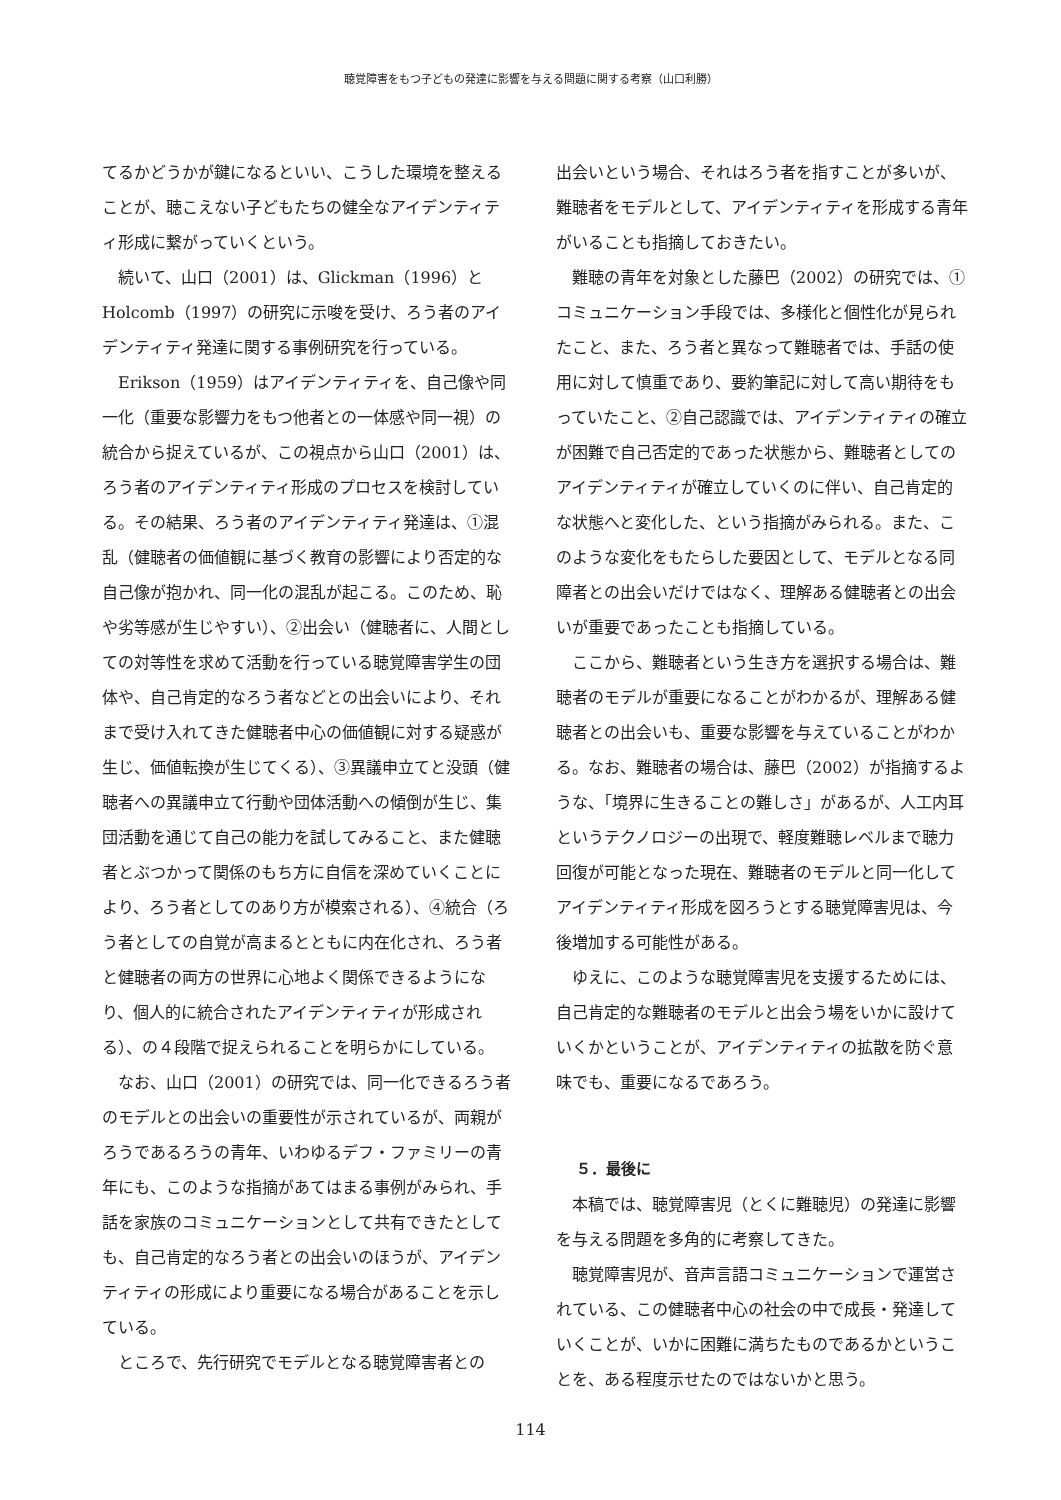聴覚障害をもつ子どもの発達に影響を与える問題に関する考察（山口利勝）
てるかどうかが鍵になるといい、こうした環境を整えることが、聴こえない子どもたちの健全なアイデンティティ形成に繋がっていくという。
続いて、山口（2001）は、Glickman（1996）とHolcomb（1997）の研究に示唆を受け、ろう者のアイデンティティ発達に関する事例研究を行っている。
Erikson（1959）はアイデンティティを、自己像や同一化（重要な影響力をもつ他者との一体感や同一視）の統合から捉えているが、この視点から山口（2001）は、ろう者のアイデンティティ形成のプロセスを検討している。その結果、ろう者のアイデンティティ発達は、①混乱（健聴者の価値観に基づく教育の影響により否定的な自己像が抱かれ、同一化の混乱が起こる。このため、恥や劣等感が生じやすい）、②出会い（健聴者に、人間としての対等性を求めて活動を行っている聴覚障害学生の団体や、自己肯定的なろう者などとの出会いにより、それまで受け入れてきた健聴者中心の価値観に対する疑惑が生じ、価値転換が生じてくる）、③異議申立てと没頭（健聴者への異議申立て行動や団体活動への傾倒が生じ、集団活動を通じて自己の能力を試してみること、また健聴者とぶつかって関係のもち方に自信を深めていくことにより、ろう者としてのあり方が模索される）、④統合（ろう者としての自覚が高まるとともに内在化され、ろう者と健聴者の両方の世界に心地よく関係できるようになり、個人的に統合されたアイデンティティが形成される）、の４段階で捉えられることを明らかにしている。
なお、山口（2001）の研究では、同一化できるろう者のモデルとの出会いの重要性が示されているが、両親がろうであるろうの青年、いわゆるデフ・ファミリーの青年にも、このような指摘があてはまる事例がみられ、手話を家族のコミュニケーションとして共有できたとしても、自己肯定的なろう者との出会いのほうが、アイデンティティの形成により重要になる場合があることを示している。
ところで、先行研究でモデルとなる聴覚障害者との
出会いという場合、それはろう者を指すことが多いが、難聴者をモデルとして、アイデンティティを形成する青年がいることも指摘しておきたい。
難聴の青年を対象とした藤巴（2002）の研究では、①コミュニケーション手段では、多様化と個性化が見られたこと、また、ろう者と異なって難聴者では、手話の使用に対して慎重であり、要約筆記に対して高い期待をもっていたこと、②自己認識では、アイデンティティの確立が困難で自己否定的であった状態から、難聴者としてのアイデンティティが確立していくのに伴い、自己肯定的な状態へと変化した、という指摘がみられる。また、このような変化をもたらした要因として、モデルとなる同障者との出会いだけではなく、理解ある健聴者との出会いが重要であったことも指摘している。
ここから、難聴者という生き方を選択する場合は、難聴者のモデルが重要になることがわかるが、理解ある健聴者との出会いも、重要な影響を与えていることがわかる。なお、難聴者の場合は、藤巴（2002）が指摘するような、「境界に生きることの難しさ」があるが、人工内耳というテクノロジーの出現で、軽度難聴レベルまで聴力回復が可能となった現在、難聴者のモデルと同一化してアイデンティティ形成を図ろうとする聴覚障害児は、今後増加する可能性がある。
ゆえに、このような聴覚障害児を支援するためには、自己肯定的な難聴者のモデルと出会う場をいかに設けていくかということが、アイデンティティの拡散を防ぐ意味でも、重要になるであろう。
５．最後に
本稿では、聴覚障害児（とくに難聴児）の発達に影響を与える問題を多角的に考察してきた。
聴覚障害児が、音声言語コミュニケーションで運営されている、この健聴者中心の社会の中で成長・発達していくことが、いかに困難に満ちたものであるかということを、ある程度示せたのではないかと思う。
114